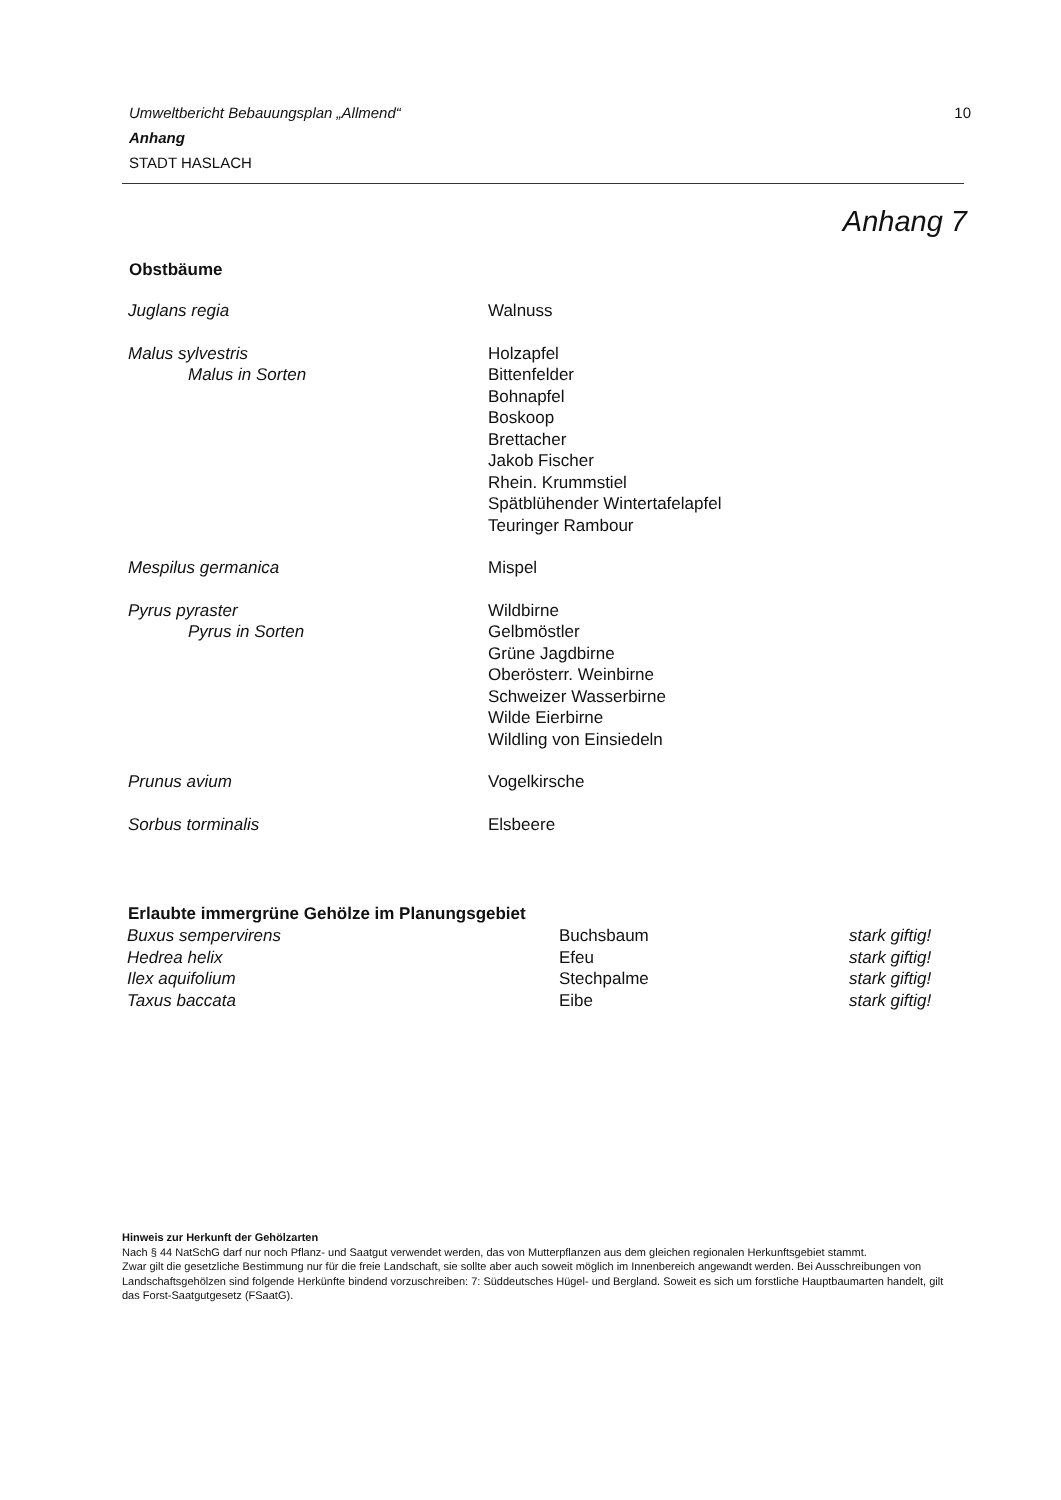Umweltbericht Bebauungsplan „Allmend“10
Anhang
STADT HASLACH
Anhang 7
Obstbäume
| Juglans regia | Walnuss |
| Malus sylvestris Malus in Sorten | Holzapfel Bittenfelder Bohnapfel Boskoop Brettacher Jakob Fischer Rhein. Krummstiel Spätblühender Wintertafelapfel Teuringer Rambour |
| Mespilus germanica | Mispel |
| Pyrus pyraster Pyrus in Sorten | Wildbirne Gelbmöstler Grüne Jagdbirne Oberösterr. Weinbirne Schweizer Wasserbirne Wilde Eierbirne Wildling von Einsiedeln |
| Prunus avium | Vogelkirsche |
| Sorbus torminalis | Elsbeere |
| Erlaubte immergrüne Gehölze im Planungsgebiet | | |
| --- | --- | --- |
| Buxus sempervirens | Buchsbaum | stark giftig! |
| Hedrea helix | Efeu | stark giftig! |
| Ilex aquifolium | Stechpalme | stark giftig! |
| Taxus baccata | Eibe | stark giftig! |
Hinweis zur Herkunft der Gehölzarten
Nach § 44 NatSchG darf nur noch Pflanz- und Saatgut verwendet werden, das von Mutterpflanzen aus dem gleichen regionalen Herkunftsgebiet stammt.
Zwar gilt die gesetzliche Bestimmung nur für die freie Landschaft, sie sollte aber auch soweit möglich im Innenbereich angewandt werden. Bei Ausschreibungen von Landschaftsgehölzen sind folgende Herkünfte bindend vorzuschreiben: 7: Süddeutsches Hügel- und Bergland. Soweit es sich um forstliche Hauptbaumarten handelt, gilt das Forst-Saatgutgesetz (FSaatG).